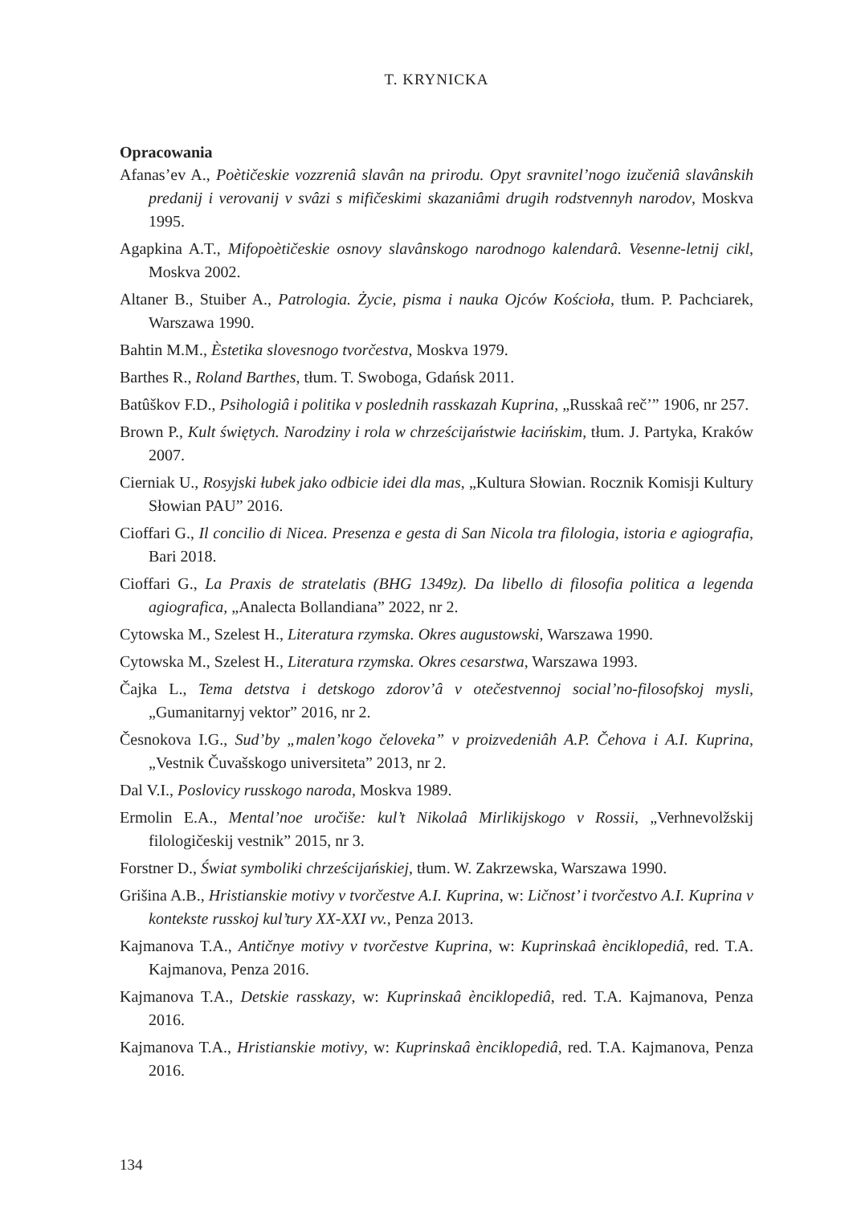T. KRYNICKA
Opracowania
Afanas’ev A., Poètičeskie vozzreniâ slavân na prirodu. Opyt sravnitel’nogo izučeniâ slavânskih predanij i verovanij v svâzi s mifičeskimi skazaniâmi drugih rodstvennyh narodov, Moskva 1995.
Agapkina A.T., Mifopoètičeskie osnovy slavânskogo narodnogo kalendarâ. Vesenne-letnij cikl, Moskva 2002.
Altaner B., Stuiber A., Patrologia. Życie, pisma i nauka Ojców Kościoła, tłum. P. Pachciarek, Warszawa 1990.
Bahtin M.M., Èstetika slovesnogo tvorčestva, Moskva 1979.
Barthes R., Roland Barthes, tłum. T. Swoboga, Gdańsk 2011.
Batûškov F.D., Psihologiâ i politika v poslednih rasskazah Kuprina, „Russkaâ reč’” 1906, nr 257.
Brown P., Kult świętych. Narodziny i rola w chrześcijaństwie łacińskim, tłum. J. Partyka, Kraków 2007.
Cierniak U., Rosyjski łubek jako odbicie idei dla mas, „Kultura Słowian. Rocznik Komisji Kultury Słowian PAU” 2016.
Cioffari G., Il concilio di Nicea. Presenza e gesta di San Nicola tra filologia, istoria e agiografia, Bari 2018.
Cioffari G., La Praxis de stratelatis (BHG 1349z). Da libello di filosofia politica a legenda agiografica, „Analecta Bollandiana” 2022, nr 2.
Cytowska M., Szelest H., Literatura rzymska. Okres augustowski, Warszawa 1990.
Cytowska M., Szelest H., Literatura rzymska. Okres cesarstwa, Warszawa 1993.
Čajka L., Tema detstva i detskogo zdorov’â v otečestvennoj social’no-filosofskoj mysli, „Gumanitarnyj vektor” 2016, nr 2.
Česnokova I.G., Sud’by „malen’kogo čeloveka” v proizvedeniâh A.P. Čehova i A.I. Kuprina, „Vestnik Čuvašskogo universiteta” 2013, nr 2.
Dal V.I., Poslovicy russkogo naroda, Moskva 1989.
Ermolin E.A., Mental’noe uročiše: kul’t Nikolaâ Mirlikijskogo v Rossii, „Verhnevolžskij filologičeskij vestnik” 2015, nr 3.
Forstner D., Świat symboliki chrześcijańskiej, tłum. W. Zakrzewska, Warszawa 1990.
Grišina A.B., Hristianskie motivy v tvorčestve A.I. Kuprina, w: Ličnost’ i tvorčestvo A.I. Kuprina v kontekste russkoj kul’tury XX-XXI vv., Penza 2013.
Kajmanova T.A., Antičnye motivy v tvorčestve Kuprina, w: Kuprinskaâ ènciklopediâ, red. T.A. Kajmanova, Penza 2016.
Kajmanova T.A., Detskie rasskazy, w: Kuprinskaâ ènciklopediâ, red. T.A. Kajmanova, Penza 2016.
Kajmanova T.A., Hristianskie motivy, w: Kuprinskaâ ènciklopediâ, red. T.A. Kajmanova, Penza 2016.
134